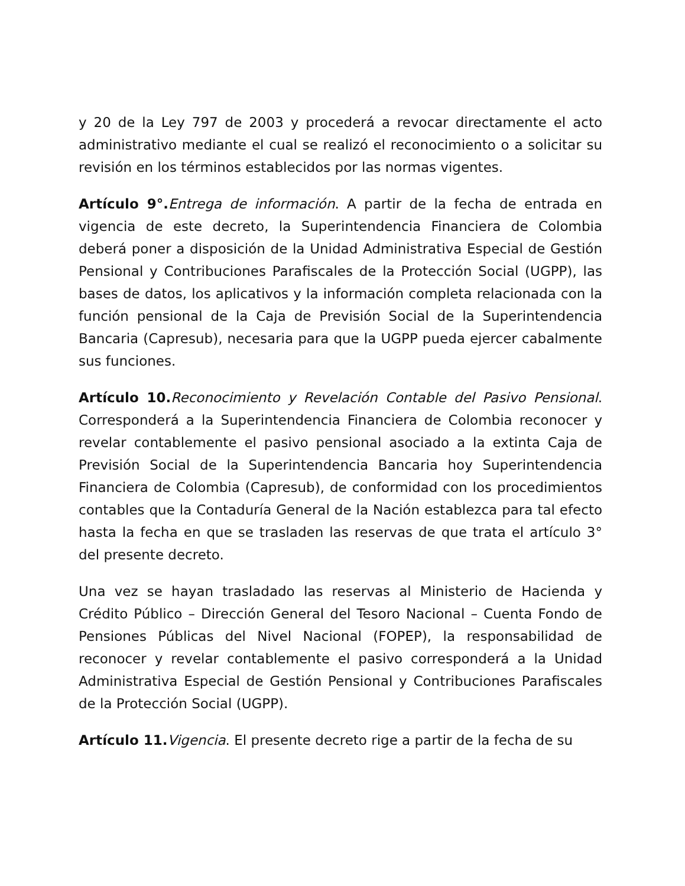y 20 de la Ley 797 de 2003 y procederá a revocar directamente el acto administrativo mediante el cual se realizó el reconocimiento o a solicitar su revisión en los términos establecidos por las normas vigentes.
Artículo 9°. Entrega de información. A partir de la fecha de entrada en vigencia de este decreto, la Superintendencia Financiera de Colombia deberá poner a disposición de la Unidad Administrativa Especial de Gestión Pensional y Contribuciones Parafiscales de la Protección Social (UGPP), las bases de datos, los aplicativos y la información completa relacionada con la función pensional de la Caja de Previsión Social de la Superintendencia Bancaria (Capresub), necesaria para que la UGPP pueda ejercer cabalmente sus funciones.
Artículo 10. Reconocimiento y Revelación Contable del Pasivo Pensional. Corresponderá a la Superintendencia Financiera de Colombia reconocer y revelar contablemente el pasivo pensional asociado a la extinta Caja de Previsión Social de la Superintendencia Bancaria hoy Superintendencia Financiera de Colombia (Capresub), de conformidad con los procedimientos contables que la Contaduría General de la Nación establezca para tal efecto hasta la fecha en que se trasladen las reservas de que trata el artículo 3° del presente decreto.
Una vez se hayan trasladado las reservas al Ministerio de Hacienda y Crédito Público – Dirección General del Tesoro Nacional – Cuenta Fondo de Pensiones Públicas del Nivel Nacional (FOPEP), la responsabilidad de reconocer y revelar contablemente el pasivo corresponderá a la Unidad Administrativa Especial de Gestión Pensional y Contribuciones Parafiscales de la Protección Social (UGPP).
Artículo 11. Vigencia. El presente decreto rige a partir de la fecha de su